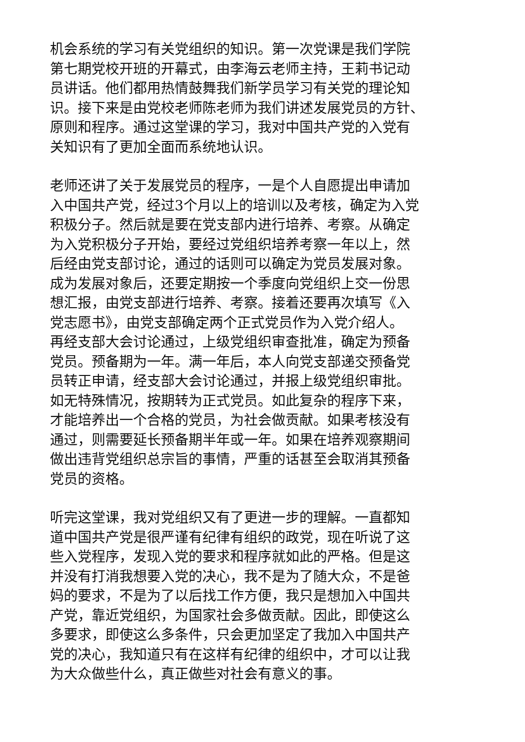机会系统的学习有关党组织的知识。第一次党课是我们学院
第七期党校开班的开幕式，由李海云老师主持，王莉书记动
员讲话。他们都用热情鼓舞我们新学员学习有关党的理论知
识。接下来是由党校老师陈老师为我们讲述发展党员的方针、
原则和程序。通过这堂课的学习，我对中国共产党的入党有
关知识有了更加全面而系统地认识。
老师还讲了关于发展党员的程序，一是个人自愿提出申请加
入中国共产党，经过3个月以上的培训以及考核，确定为入党
积极分子。然后就是要在党支部内进行培养、考察。从确定
为入党积极分子开始，要经过党组织培养考察一年以上，然
后经由党支部讨论，通过的话则可以确定为党员发展对象。
成为发展对象后，还要定期按一个季度向党组织上交一份思
想汇报，由党支部进行培养、考察。接着还要再次填写《入
党志愿书》，由党支部确定两个正式党员作为入党介绍人。
再经支部大会讨论通过，上级党组织审查批准，确定为预备
党员。预备期为一年。满一年后，本人向党支部递交预备党
员转正申请，经支部大会讨论通过，并报上级党组织审批。
如无特殊情况，按期转为正式党员。如此复杂的程序下来，
才能培养出一个合格的党员，为社会做贡献。如果考核没有
通过，则需要延长预备期半年或一年。如果在培养观察期间
做出违背党组织总宗旨的事情，严重的话甚至会取消其预备
党员的资格。
听完这堂课，我对党组织又有了更进一步的理解。一直都知
道中国共产党是很严谨有纪律有组织的政党，现在听说了这
些入党程序，发现入党的要求和程序就如此的严格。但是这
并没有打消我想要入党的决心，我不是为了随大众，不是爸
妈的要求，不是为了以后找工作方便，我只是想加入中国共
产党，靠近党组织，为国家社会多做贡献。因此，即使这么
多要求，即使这么多条件，只会更加坚定了我加入中国共产
党的决心，我知道只有在这样有纪律的组织中，才可以让我
为大众做些什么，真正做些对社会有意义的事。